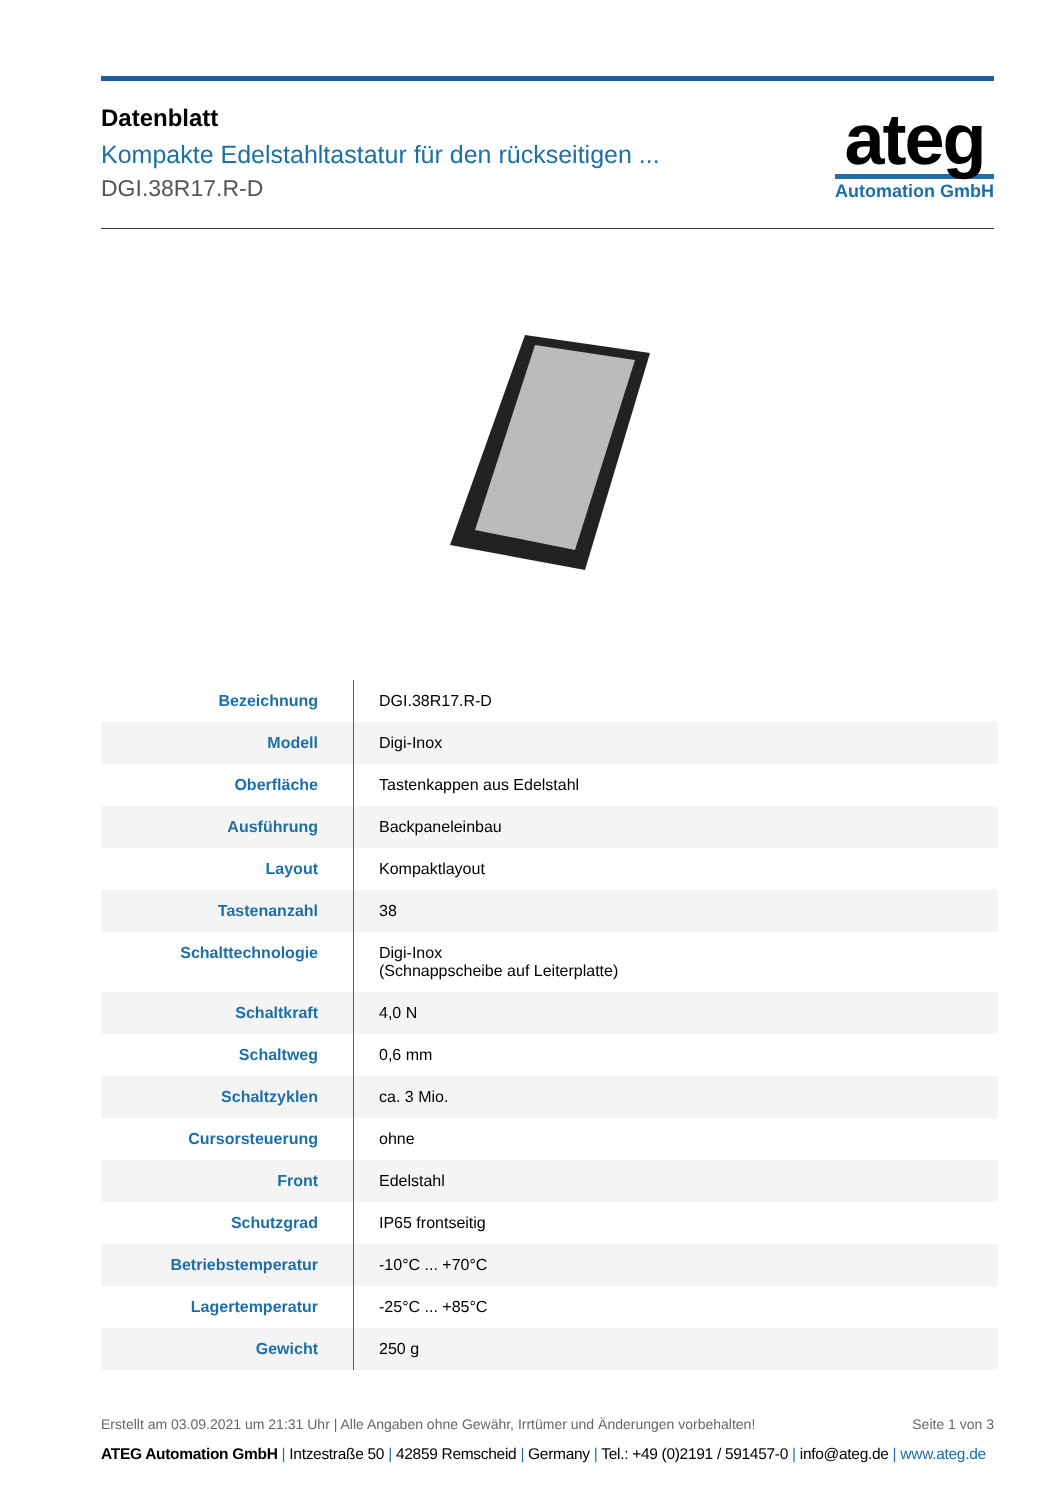Datenblatt
Kompakte Edelstahltastatur für den rückseitigen ...
DGI.38R17.R-D
ateg
Automation GmbH
| Bezeichnung | DGI.38R17.R-D |
| Modell | Digi-Inox |
| Oberfläche | Tastenkappen aus Edelstahl |
| Ausführung | Backpaneleinbau |
| Layout | Kompaktlayout |
| Tastenanzahl | 38 |
| Schalttechnologie | Digi-Inox (Schnappscheibe auf Leiterplatte) |
| Schaltkraft | 4,0 N |
| Schaltweg | 0,6 mm |
| Schaltzyklen | ca. 3 Mio. |
| Cursorsteuerung | ohne |
| Front | Edelstahl |
| Schutzgrad | IP65 frontseitig |
| Betriebstemperatur | -10°C ... +70°C |
| Lagertemperatur | -25°C ... +85°C |
| Gewicht | 250 g |
Erstellt am 03.09.2021 um 21:31 Uhr | Alle Angaben ohne Gewähr, Irrtümer und Änderungen vorbehalten!
Seite 1 von 3
ATEG Automation GmbH | Intzestraße 50 | 42859 Remscheid | Germany | Tel.: +49 (0)2191 / 591457-0 | info@ateg.de | www.ateg.de